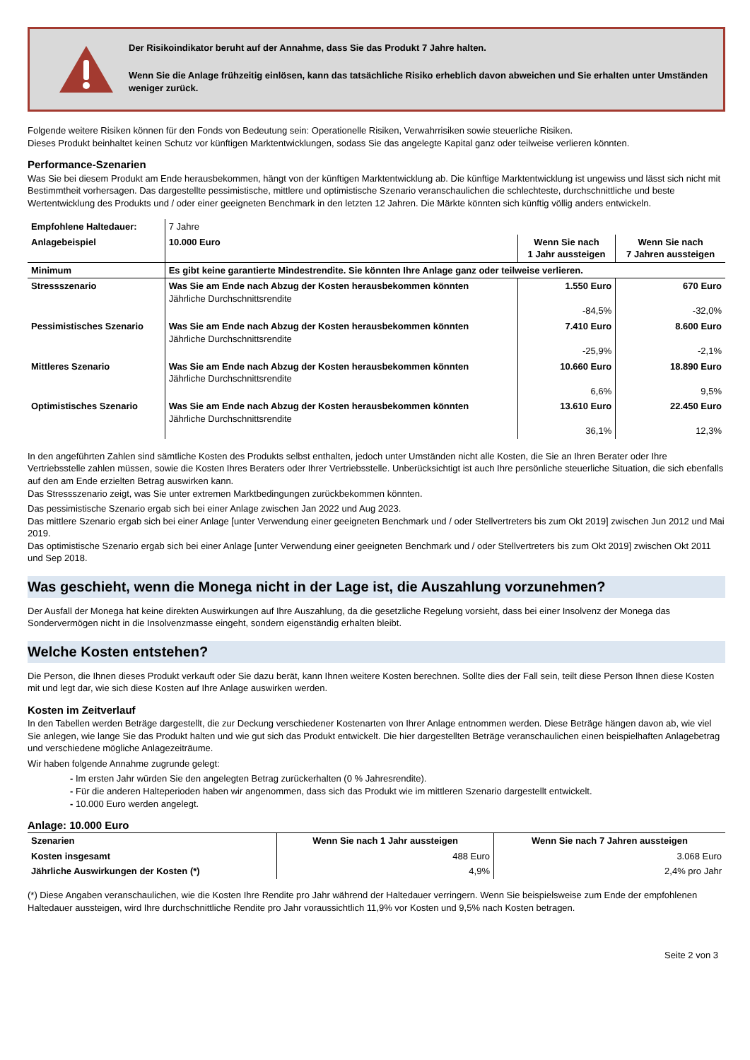Der Risikoindikator beruht auf der Annahme, dass Sie das Produkt 7 Jahre halten.
Wenn Sie die Anlage frühzeitig einlösen, kann das tatsächliche Risiko erheblich davon abweichen und Sie erhalten unter Umständen weniger zurück.
Folgende weitere Risiken können für den Fonds von Bedeutung sein: Operationelle Risiken, Verwahrrisiken sowie steuerliche Risiken.
Dieses Produkt beinhaltet keinen Schutz vor künftigen Marktentwicklungen, sodass Sie das angelegte Kapital ganz oder teilweise verlieren könnten.
Performance-Szenarien
Was Sie bei diesem Produkt am Ende herausbekommen, hängt von der künftigen Marktentwicklung ab. Die künftige Marktentwicklung ist ungewiss und lässt sich nicht mit Bestimmtheit vorhersagen. Das dargestellte pessimistische, mittlere und optimistische Szenario veranschaulichen die schlechteste, durchschnittliche und beste Wertentwicklung des Produkts und / oder einer geeigneten Benchmark in den letzten 12 Jahren. Die Märkte könnten sich künftig völlig anders entwickeln.
| Empfohlene Haltedauer: | 7 Jahre | | |
| Anlagebeispiel | 10.000 Euro | Wenn Sie nach 1 Jahr aussteigen | Wenn Sie nach 7 Jahren aussteigen |
| Minimum | Es gibt keine garantierte Mindestrendite. Sie könnten Ihre Anlage ganz oder teilweise verlieren. | | |
| Stressszenario | Was Sie am Ende nach Abzug der Kosten herausbekommen könnten Jährliche Durchschnittsrendite | 1.550 Euro -84,5% | 670 Euro -32,0% |
| Pessimistisches Szenario | Was Sie am Ende nach Abzug der Kosten herausbekommen könnten Jährliche Durchschnittsrendite | 7.410 Euro -25,9% | 8.600 Euro -2,1% |
| Mittleres Szenario | Was Sie am Ende nach Abzug der Kosten herausbekommen könnten Jährliche Durchschnittsrendite | 10.660 Euro 6,6% | 18.890 Euro 9,5% |
| Optimistisches Szenario | Was Sie am Ende nach Abzug der Kosten herausbekommen könnten Jährliche Durchschnittsrendite | 13.610 Euro 36,1% | 22.450 Euro 12,3% |
In den angeführten Zahlen sind sämtliche Kosten des Produkts selbst enthalten, jedoch unter Umständen nicht alle Kosten, die Sie an Ihren Berater oder Ihre Vertriebsstelle zahlen müssen, sowie die Kosten Ihres Beraters oder Ihrer Vertriebsstelle. Unberücksichtigt ist auch Ihre persönliche steuerliche Situation, die sich ebenfalls auf den am Ende erzielten Betrag auswirken kann.
Das Stressszenario zeigt, was Sie unter extremen Marktbedingungen zurückbekommen könnten.
Das pessimistische Szenario ergab sich bei einer Anlage zwischen Jan 2022 und Aug 2023.
Das mittlere Szenario ergab sich bei einer Anlage [unter Verwendung einer geeigneten Benchmark und / oder Stellvertreters bis zum Okt 2019] zwischen Jun 2012 und Mai 2019.
Das optimistische Szenario ergab sich bei einer Anlage [unter Verwendung einer geeigneten Benchmark und / oder Stellvertreters bis zum Okt 2019] zwischen Okt 2011 und Sep 2018.
Was geschieht, wenn die Monega nicht in der Lage ist, die Auszahlung vorzunehmen?
Der Ausfall der Monega hat keine direkten Auswirkungen auf Ihre Auszahlung, da die gesetzliche Regelung vorsieht, dass bei einer Insolvenz der Monega das Sondervermögen nicht in die Insolvenzmasse eingeht, sondern eigenständig erhalten bleibt.
Welche Kosten entstehen?
Die Person, die Ihnen dieses Produkt verkauft oder Sie dazu berät, kann Ihnen weitere Kosten berechnen. Sollte dies der Fall sein, teilt diese Person Ihnen diese Kosten mit und legt dar, wie sich diese Kosten auf Ihre Anlage auswirken werden.
Kosten im Zeitverlauf
In den Tabellen werden Beträge dargestellt, die zur Deckung verschiedener Kostenarten von Ihrer Anlage entnommen werden. Diese Beträge hängen davon ab, wie viel Sie anlegen, wie lange Sie das Produkt halten und wie gut sich das Produkt entwickelt. Die hier dargestellten Beträge veranschaulichen einen beispielhaften Anlagebetrag und verschiedene mögliche Anlagezeiträume.
Wir haben folgende Annahme zugrunde gelegt:
- Im ersten Jahr würden Sie den angelegten Betrag zurückerhalten (0 % Jahresrendite).
- Für die anderen Halteperioden haben wir angenommen, dass sich das Produkt wie im mittleren Szenario dargestellt entwickelt.
- 10.000 Euro werden angelegt.
Anlage: 10.000 Euro
| Szenarien | Wenn Sie nach 1 Jahr aussteigen | Wenn Sie nach 7 Jahren aussteigen |
| --- | --- | --- |
| Kosten insgesamt | 488 Euro | 3.068 Euro |
| Jährliche Auswirkungen der Kosten (*) | 4,9% | 2,4% pro Jahr |
(*) Diese Angaben veranschaulichen, wie die Kosten Ihre Rendite pro Jahr während der Haltedauer verringern. Wenn Sie beispielsweise zum Ende der empfohlenen Haltedauer aussteigen, wird Ihre durchschnittliche Rendite pro Jahr voraussichtlich 11,9% vor Kosten und 9,5% nach Kosten betragen.
Seite 2 von 3